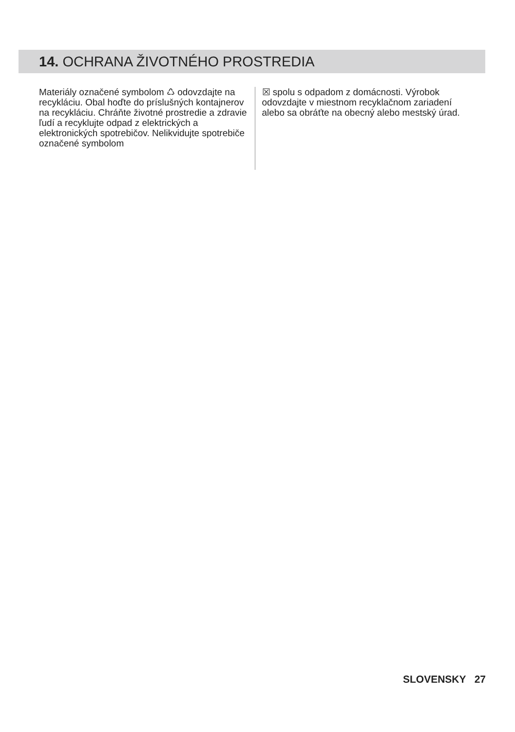14. OCHRANA ŽIVOTNÉHO PROSTREDIA
Materiály označené symbolom ♺ odovzdajte na recykláciu. Obal hoďte do príslušných kontajnerov na recykláciu. Chráňte životné prostredie a zdravie ľudí a recyklujte odpad z elektrických a elektronických spotrebičov. Nelikvidujte spotrebiče označené symbolom
☒ spolu s odpadom z domácnosti. Výrobok odovzdajte v miestnom recyklačnom zariadení alebo sa obráťte na obecný alebo mestský úrad.
SLOVENSKY 27